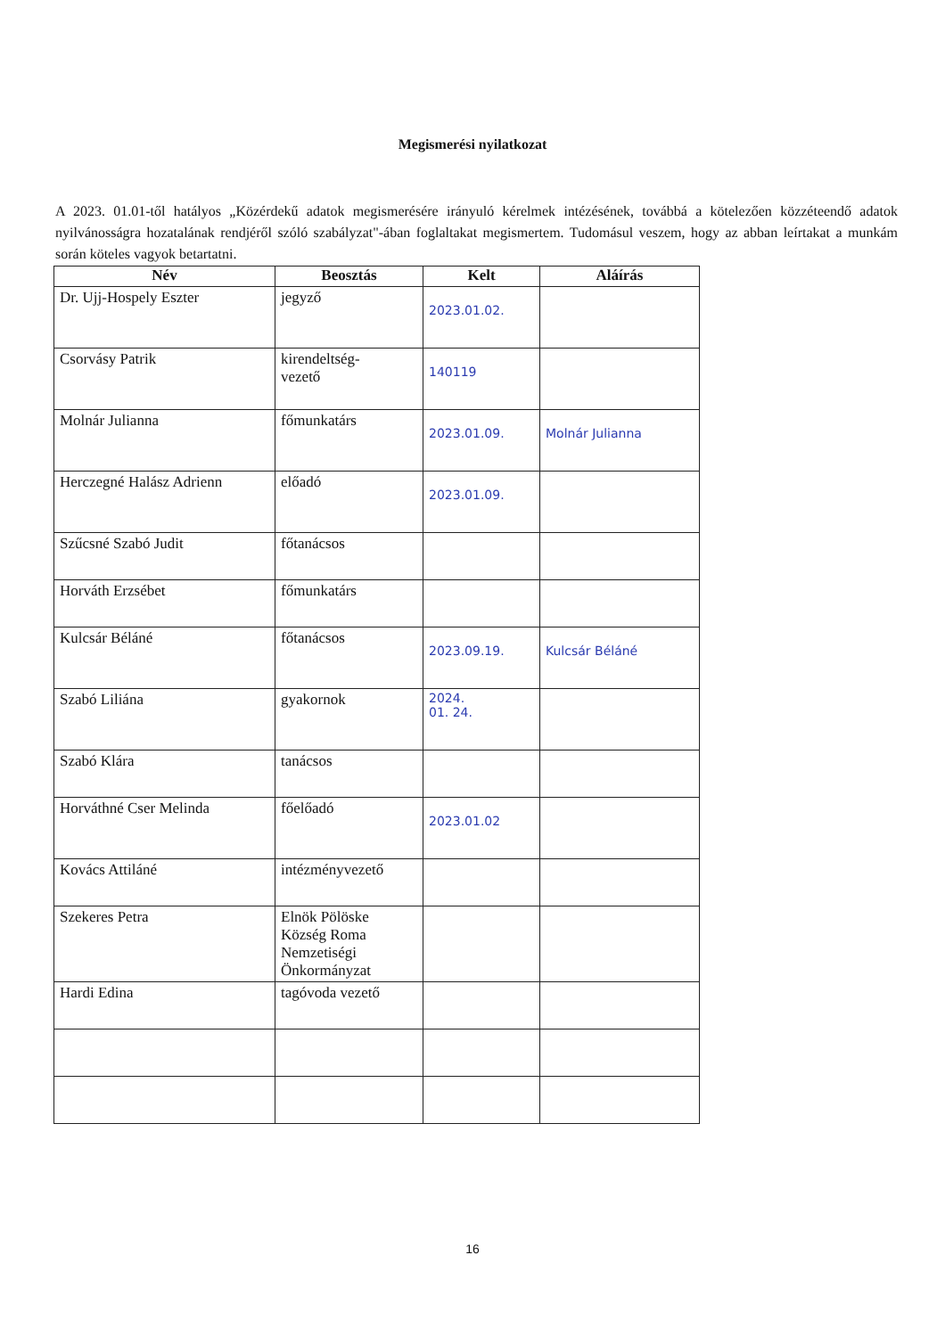Megismerési nyilatkozat
A 2023. 01.01-től hatályos „Közérdekű adatok megismerésére irányuló kérelmek intézésének, továbbá a kötelezően közzéteendő adatok nyilvánosságra hozatalának rendjéről szóló szabályzat"-ában foglaltakat megismertem. Tudomásul veszem, hogy az abban leírtakat a munkám során köteles vagyok betartatni.
| Név | Beosztás | Kelt | Aláírás |
| --- | --- | --- | --- |
| Dr. Ujj-Hospely Eszter | jegyző | 2023.01.02. | |
| Csorvásy Patrik | kirendeltség- vezető | 140119 | |
| Molnár Julianna | főmunkatárs | 2023.01.09. | Molnár Julianna |
| Herczegné Halász Adrienn | előadó | 2023.01.09. | |
| Szűcsné Szabó Judit | főtanácsos | | |
| Horváth Erzsébet | főmunkatárs | | |
| Kulcsár Béláné | főtanácsos | 2023.09.19. | Kulcsár Béláné |
| Szabó Liliána | gyakornok | 2024. 01. 24. | |
| Szabó Klára | tanácsos | | |
| Horváthné Cser Melinda | főelőadó | 2023.01.02 | |
| Kovács Attiláné | intézményvezető | | |
| Szekeres Petra | Elnök Pölöske Község Roma Nemzetiségi Önkormányzat | | |
| Hardi Edina | tagóvoda vezető | | |
16